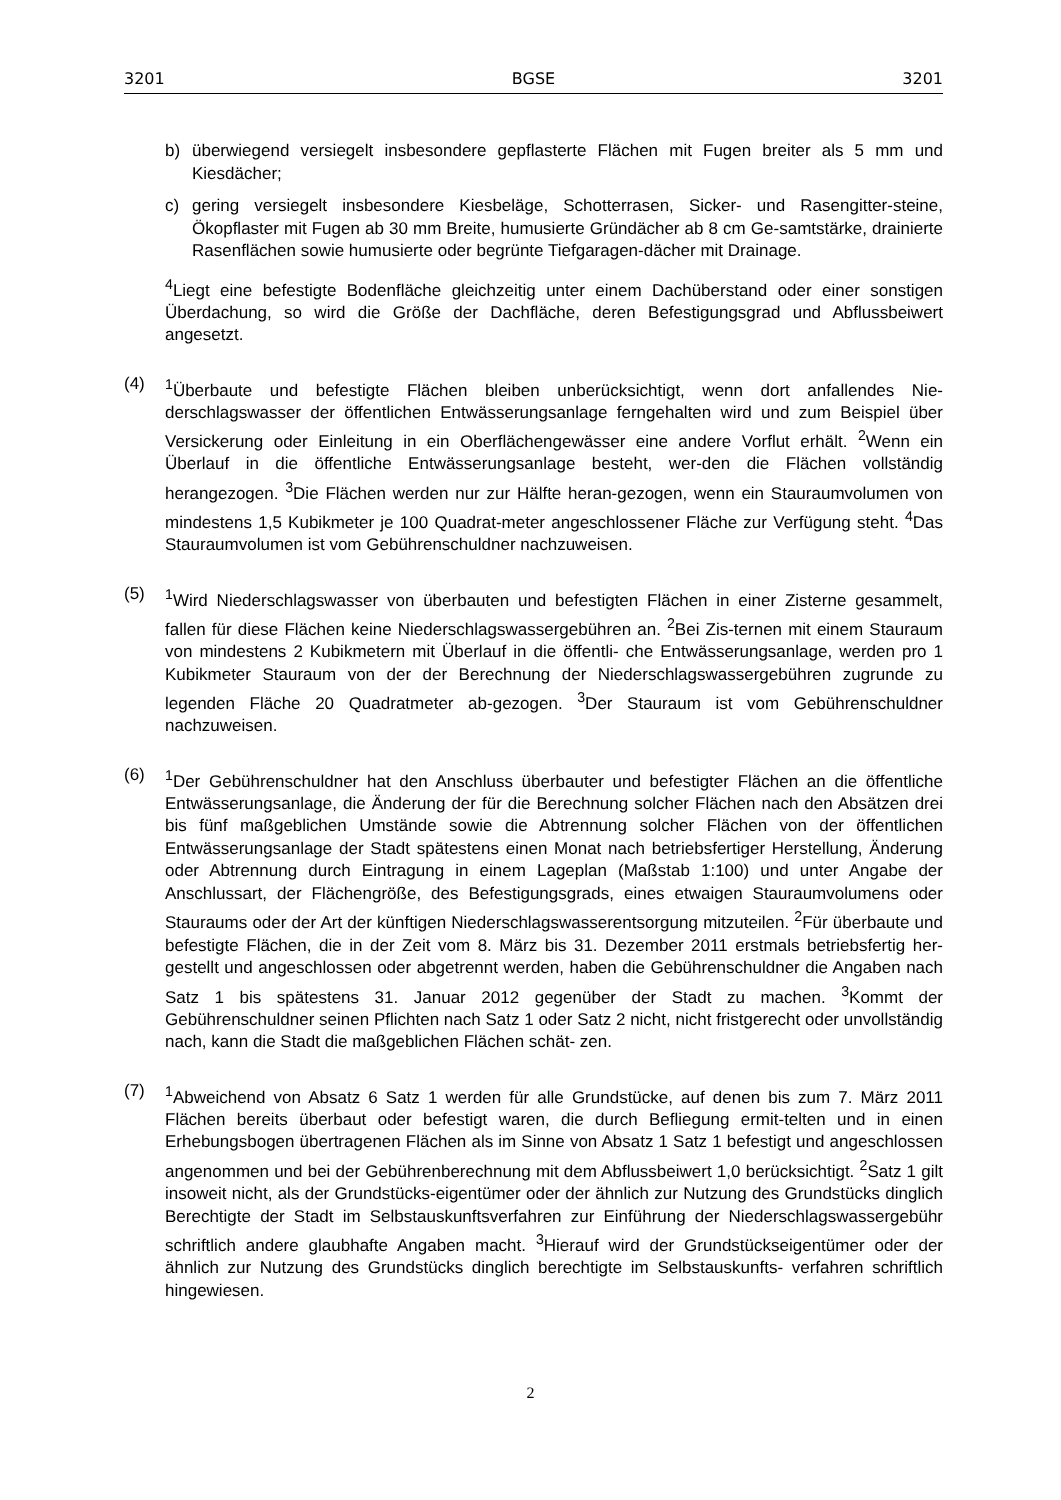3201 BGSE 3201
b) überwiegend versiegelt insbesondere gepflasterte Flächen mit Fugen breiter als 5 mm und Kiesdächer;
c) gering versiegelt insbesondere Kiesbeläge, Schotterrasen, Sicker- und Rasengitter-steine, Ökopflaster mit Fugen ab 30 mm Breite, humusierte Gründächer ab 8 cm Ge-samtstärke, drainierte Rasenflächen sowie humusierte oder begrünte Tiefgaragen-dächer mit Drainage.
<sup>4</sup> Liegt eine befestigte Bodenfläche gleichzeitig unter einem Dachüberstand oder einer sonstigen Überdachung, so wird die Größe der Dachfläche, deren Befestigungsgrad und Abflussbeiwert angesetzt.
(4) <sup>1</sup> Überbaute und befestigte Flächen bleiben unberücksichtigt, wenn dort anfallendes Nie-derschlagswasser der öffentlichen Entwässerungsanlage ferngehalten wird und zum Beispiel über Versickerung oder Einleitung in ein Oberflächengewässer eine andere Vorflut erhält. <sup>2</sup>Wenn ein Überlauf in die öffentliche Entwässerungsanlage besteht, wer-den die Flächen vollständig herangezogen. <sup>3</sup>Die Flächen werden nur zur Hälfte heran-gezogen, wenn ein Stauraumvolumen von mindestens 1,5 Kubikmeter je 100 Quadrat-meter angeschlossener Fläche zur Verfügung steht. <sup>4</sup>Das Stauraumvolumen ist vom Gebührenschuldner nachzuweisen.
(5) <sup>1</sup> Wird Niederschlagswasser von überbauten und befestigten Flächen in einer Zisterne gesammelt, fallen für diese Flächen keine Niederschlagswassergebühren an. <sup>2</sup>Bei Zis-ternen mit einem Stauraum von mindestens 2 Kubikmetern mit Überlauf in die öffentli- che Entwässerungsanlage, werden pro 1 Kubikmeter Stauraum von der der Berechnung der Niederschlagswassergebühren zugrunde zu legenden Fläche 20 Quadratmeter ab-gezogen. <sup>3</sup>Der Stauraum ist vom Gebührenschuldner nachzuweisen.
(6) <sup>1</sup> Der Gebührenschuldner hat den Anschluss überbauter und befestigter Flächen an die öffentliche Entwässerungsanlage, die Änderung der für die Berechnung solcher Flächen nach den Absätzen drei bis fünf maßgeblichen Umstände sowie die Abtrennung solcher Flächen von der öffentlichen Entwässerungsanlage der Stadt spätestens einen Monat nach betriebsfertiger Herstellung, Änderung oder Abtrennung durch Eintragung in einem Lageplan (Maßstab 1:100) und unter Angabe der Anschlussart, der Flächengröße, des Befestigungsgrads, eines etwaigen Stauraumvolumens oder Stauraums oder der Art der künftigen Niederschlagswasserentsorgung mitzuteilen. <sup>2</sup>Für überbaute und befestigte Flächen, die in der Zeit vom 8. März bis 31. Dezember 2011 erstmals betriebsfertig her-gestellt und angeschlossen oder abgetrennt werden, haben die Gebührenschuldner die Angaben nach Satz 1 bis spätestens 31. Januar 2012 gegenüber der Stadt zu machen. <sup>3</sup>Kommt der Gebührenschuldner seinen Pflichten nach Satz 1 oder Satz 2 nicht, nicht fristgerecht oder unvollständig nach, kann die Stadt die maßgeblichen Flächen schät- zen.
(7) <sup>1</sup> Abweichend von Absatz 6 Satz 1 werden für alle Grundstücke, auf denen bis zum 7. März 2011 Flächen bereits überbaut oder befestigt waren, die durch Befliegung ermit-telten und in einen Erhebungsbogen übertragenen Flächen als im Sinne von Absatz 1 Satz 1 befestigt und angeschlossen angenommen und bei der Gebührenberechnung mit dem Abflussbeiwert 1,0 berücksichtigt. <sup>2</sup>Satz 1 gilt insoweit nicht, als der Grundstücks-eigentümer oder der ähnlich zur Nutzung des Grundstücks dinglich Berechtigte der Stadt im Selbstauskunftsverfahren zur Einführung der Niederschlagswassergebühr schriftlich andere glaubhafte Angaben macht. <sup>3</sup>Hierauf wird der Grundstückseigentümer oder der ähnlich zur Nutzung des Grundstücks dinglich berechtigte im Selbstauskunfts- verfahren schriftlich hingewiesen.
2